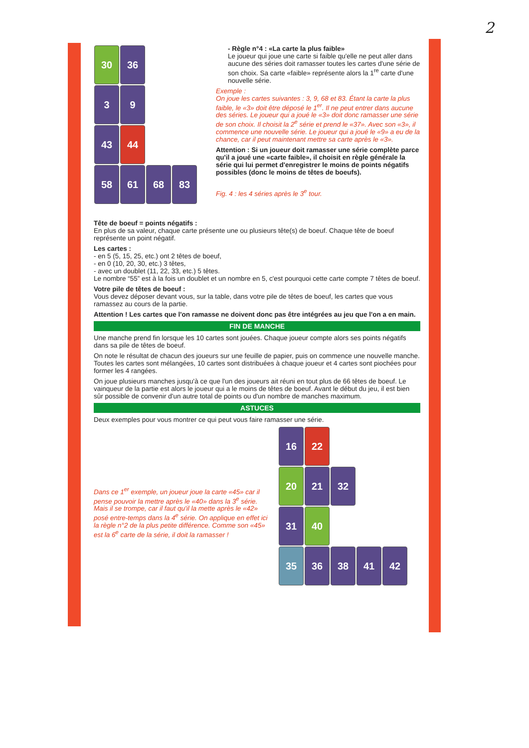2
30 36
3 9
43 44
58 61 68 83
- Règle n°4 : «La carte la plus faible»
Le joueur qui joue une carte si faible qu'elle ne peut aller dans aucune des séries doit ramasser toutes les cartes d'une série de son choix. Sa carte «faible» représente alors la 1<sup>re</sup> carte d'une nouvelle série.
Exemple :
On joue les cartes suivantes : 3, 9, 68 et 83. Étant la carte la plus faible, le «3» doit être déposé le 1<sup>er</sup>. Il ne peut entrer dans aucune des séries. Le joueur qui a joué le «3» doit donc ramasser une série de son choix. Il choisit la 2<sup>e</sup> série et prend le «37». Avec son «3», il commence une nouvelle série. Le joueur qui a joué le «9» a eu de la chance, car il peut maintenant mettre sa carte après le «3».
Attention : Si un joueur doit ramasser une série complète parce qu'il a joué une «carte faible», il choisit en règle générale la série qui lui permet d'enregistrer le moins de points négatifs possibles (donc le moins de têtes de boeufs).
Fig. 4 : les 4 séries après le 3<sup>e</sup> tour.
Tête de boeuf = points négatifs :
En plus de sa valeur, chaque carte présente une ou plusieurs tête(s) de boeuf. Chaque tête de boeuf représente un point négatif.
Les cartes :
- en 5 (5, 15, 25, etc.) ont 2 têtes de boeuf,
- en 0 (10, 20, 30, etc.) 3 têtes,
- avec un doublet (11, 22, 33, etc.) 5 têtes.
Le nombre “55” est à la fois un doublet et un nombre en 5, c'est pourquoi cette carte compte 7 têtes de boeuf.
Votre pile de têtes de boeuf :
Vous devez déposer devant vous, sur la table, dans votre pile de têtes de boeuf, les cartes que vous ramassez au cours de la partie.
Attention ! Les cartes que l'on ramasse ne doivent donc pas être intégrées au jeu que l'on a en main.
FIN DE MANCHE
Une manche prend fin lorsque les 10 cartes sont jouées. Chaque joueur compte alors ses points négatifs dans sa pile de têtes de boeuf.
On note le résultat de chacun des joueurs sur une feuille de papier, puis on commence une nouvelle manche. Toutes les cartes sont mélangées, 10 cartes sont distribuées à chaque joueur et 4 cartes sont piochées pour former les 4 rangées.
On joue plusieurs manches jusqu'à ce que l'un des joueurs ait réuni en tout plus de 66 têtes de boeuf. Le vainqueur de la partie est alors le joueur qui a le moins de têtes de boeuf. Avant le début du jeu, il est bien sûr possible de convenir d'un autre total de points ou d'un nombre de manches maximum.
ASTUCES
Deux exemples pour vous montrer ce qui peut vous faire ramasser une série.
Dans ce 1<sup>er</sup> exemple, un joueur joue la carte «45» car il pense pouvoir la mettre après le «40» dans la 3<sup>e</sup> série. Mais il se trompe, car il faut qu'il la mette après le «42» posé entre-temps dans la 4<sup>e</sup> série. On applique en effet ici la règle n°2 de la plus petite différence. Comme son «45» est la 6<sup>e</sup> carte de la série, il doit la ramasser !
16 22
20 21 32
31 40
35 36 38 41 42